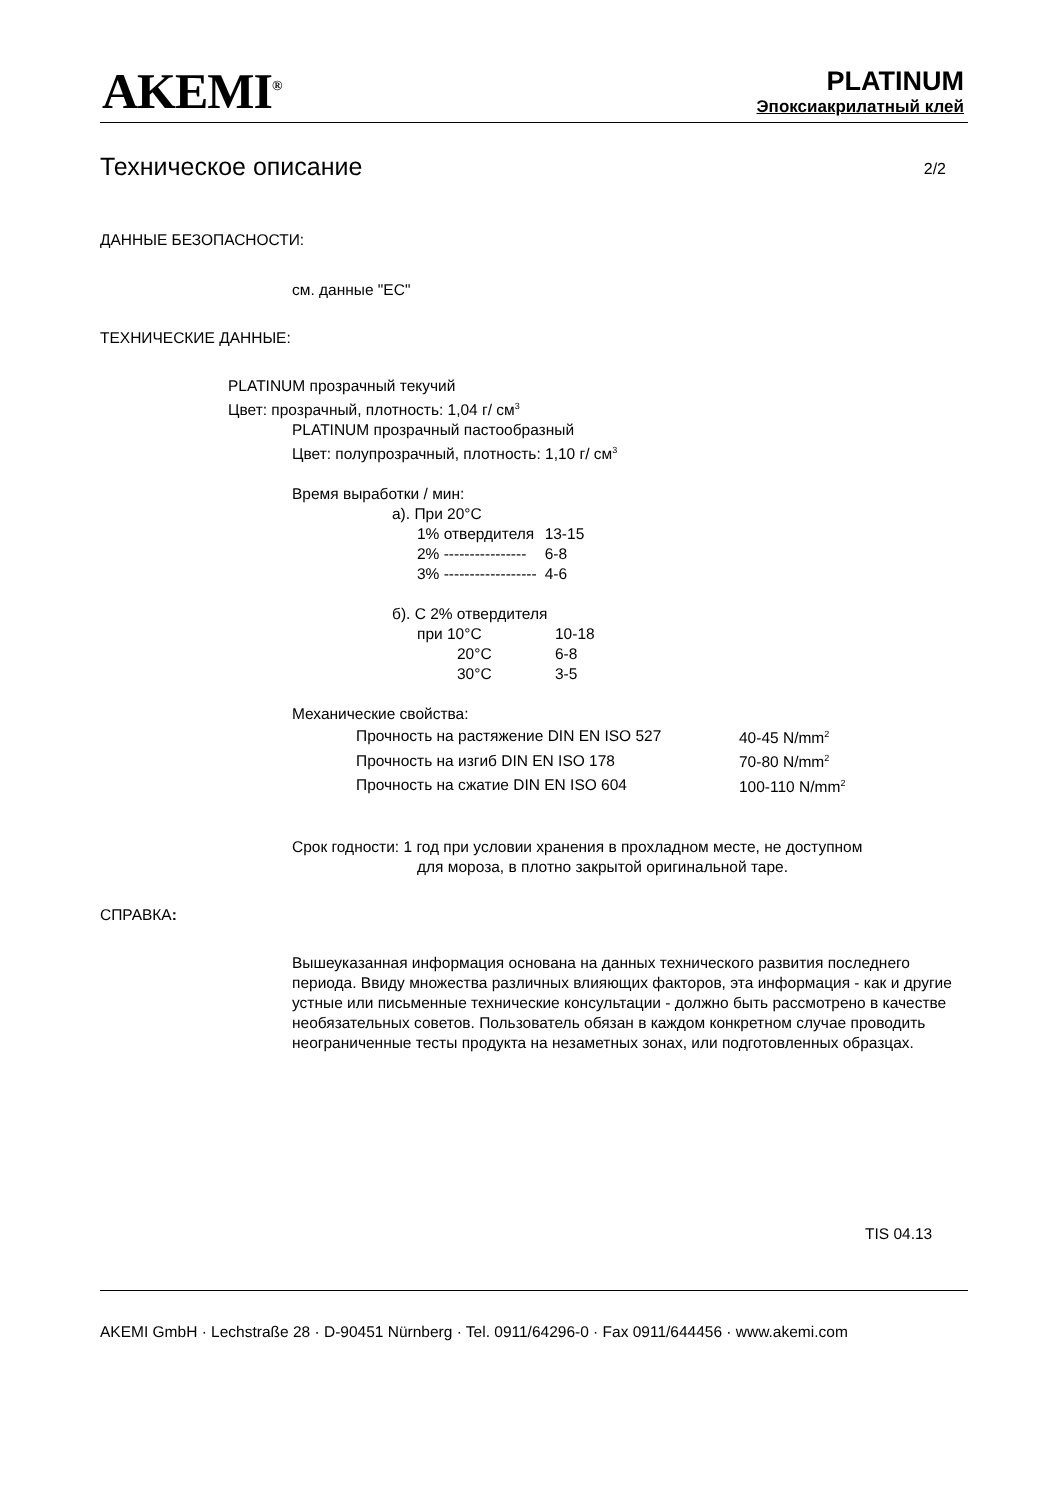AKEMI<sup>®</sup>
PLATINUM
Эпоксиакрилатный клей
Техническое описание 2/2
ДАННЫЕ БЕЗОПАСНОСТИ:
см. данные "EC"
ТЕХНИЧЕСКИЕ ДАННЫЕ:
PLATINUM прозрачный текучий
Цвет: прозрачный, плотность: 1,04 г/ см<sup>3</sup>
PLATINUM прозрачный пастообразный
Цвет: полупрозрачный, плотность: 1,10 г/ см<sup>3</sup>
Время выработки / мин:
а). При 20°C
| 1% отвердителя | 13-15 |
| 2% ---------------- | 6-8 |
| 3% ------------------ | 4-6 |
б). С 2% отвердителя
| при 10°C | 10-18 |
| 20°C | 6-8 |
| 30°C | 3-5 |
Механические свойства:
| Прочность на растяжение DIN EN ISO 527 | 40-45 N/mm<sup>2</sup> |
| Прочность на изгиб DIN EN ISO 178 | 70-80 N/mm<sup>2</sup> |
| Прочность на сжатие DIN EN ISO 604 | 100-110 N/mm<sup>2</sup> |
Срок годности: 1 год при условии хранения в прохладном месте, не доступном
для мороза, в плотно закрытой оригинальной таре.
СПРАВКА:
Вышеуказанная информация основана на данных технического развития последнего периода. Ввиду множества различных влияющих факторов, эта информация - как и другие устные или письменные технические консультации - должно быть рассмотрено в качестве необязательных советов. Пользователь обязан в каждом конкретном случае проводить неограниченные тесты продукта на незаметных зонах, или подготовленных образцах.
TIS 04.13
AKEMI GmbH · Lechstraße 28 · D-90451 Nürnberg · Tel. 0911/64296-0 · Fax 0911/644456 · www.akemi.com